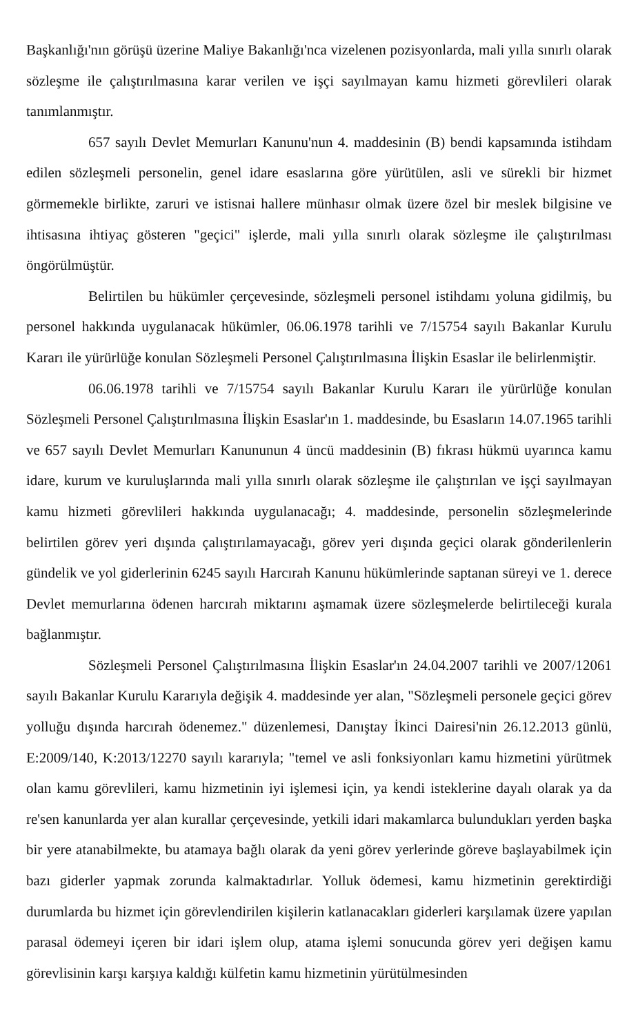Başkanlığı'nın görüşü üzerine Maliye Bakanlığı'nca vizelenen pozisyonlarda, mali yılla sınırlı olarak sözleşme ile çalıştırılmasına karar verilen ve işçi sayılmayan kamu hizmeti görevlileri olarak tanımlanmıştır.
657 sayılı Devlet Memurları Kanunu'nun 4. maddesinin (B) bendi kapsamında istihdam edilen sözleşmeli personelin, genel idare esaslarına göre yürütülen, asli ve sürekli bir hizmet görmemekle birlikte, zaruri ve istisnai hallere münhasır olmak üzere özel bir meslek bilgisine ve ihtisasına ihtiyaç gösteren "geçici" işlerde, mali yılla sınırlı olarak sözleşme ile çalıştırılması öngörülmüştür.
Belirtilen bu hükümler çerçevesinde, sözleşmeli personel istihdamı yoluna gidilmiş, bu personel hakkında uygulanacak hükümler, 06.06.1978 tarihli ve 7/15754 sayılı Bakanlar Kurulu Kararı ile yürürlüğe konulan Sözleşmeli Personel Çalıştırılmasına İlişkin Esaslar ile belirlenmiştir.
06.06.1978 tarihli ve 7/15754 sayılı Bakanlar Kurulu Kararı ile yürürlüğe konulan Sözleşmeli Personel Çalıştırılmasına İlişkin Esaslar'ın 1. maddesinde, bu Esasların 14.07.1965 tarihli ve 657 sayılı Devlet Memurları Kanununun 4 üncü maddesinin (B) fıkrası hükmü uyarınca kamu idare, kurum ve kuruluşlarında mali yılla sınırlı olarak sözleşme ile çalıştırılan ve işçi sayılmayan kamu hizmeti görevlileri hakkında uygulanacağı; 4. maddesinde, personelin sözleşmelerinde belirtilen görev yeri dışında çalıştırılamayacağı, görev yeri dışında geçici olarak gönderilenlerin gündelik ve yol giderlerinin 6245 sayılı Harcırah Kanunu hükümlerinde saptanan süreyi ve 1. derece Devlet memurlarına ödenen harcırah miktarını aşmamak üzere sözleşmelerde belirtileceği kurala bağlanmıştır.
Sözleşmeli Personel Çalıştırılmasına İlişkin Esaslar'ın 24.04.2007 tarihli ve 2007/12061 sayılı Bakanlar Kurulu Kararıyla değişik 4. maddesinde yer alan, "Sözleşmeli personele geçici görev yolluğu dışında harcırah ödenemez." düzenlemesi, Danıştay İkinci Dairesi'nin 26.12.2013 günlü, E:2009/140, K:2013/12270 sayılı kararıyla; "temel ve asli fonksiyonları kamu hizmetini yürütmek olan kamu görevlileri, kamu hizmetinin iyi işlemesi için, ya kendi isteklerine dayalı olarak ya da re'sen kanunlarda yer alan kurallar çerçevesinde, yetkili idari makamlarca bulundukları yerden başka bir yere atanabilmekte, bu atamaya bağlı olarak da yeni görev yerlerinde göreve başlayabilmek için bazı giderler yapmak zorunda kalmaktadırlar. Yolluk ödemesi, kamu hizmetinin gerektirdiği durumlarda bu hizmet için görevlendirilen kişilerin katlanacakları giderleri karşılamak üzere yapılan parasal ödemeyi içeren bir idari işlem olup, atama işlemi sonucunda görev yeri değişen kamu görevlisinin karşı karşıya kaldığı külfetin kamu hizmetinin yürütülmesinden